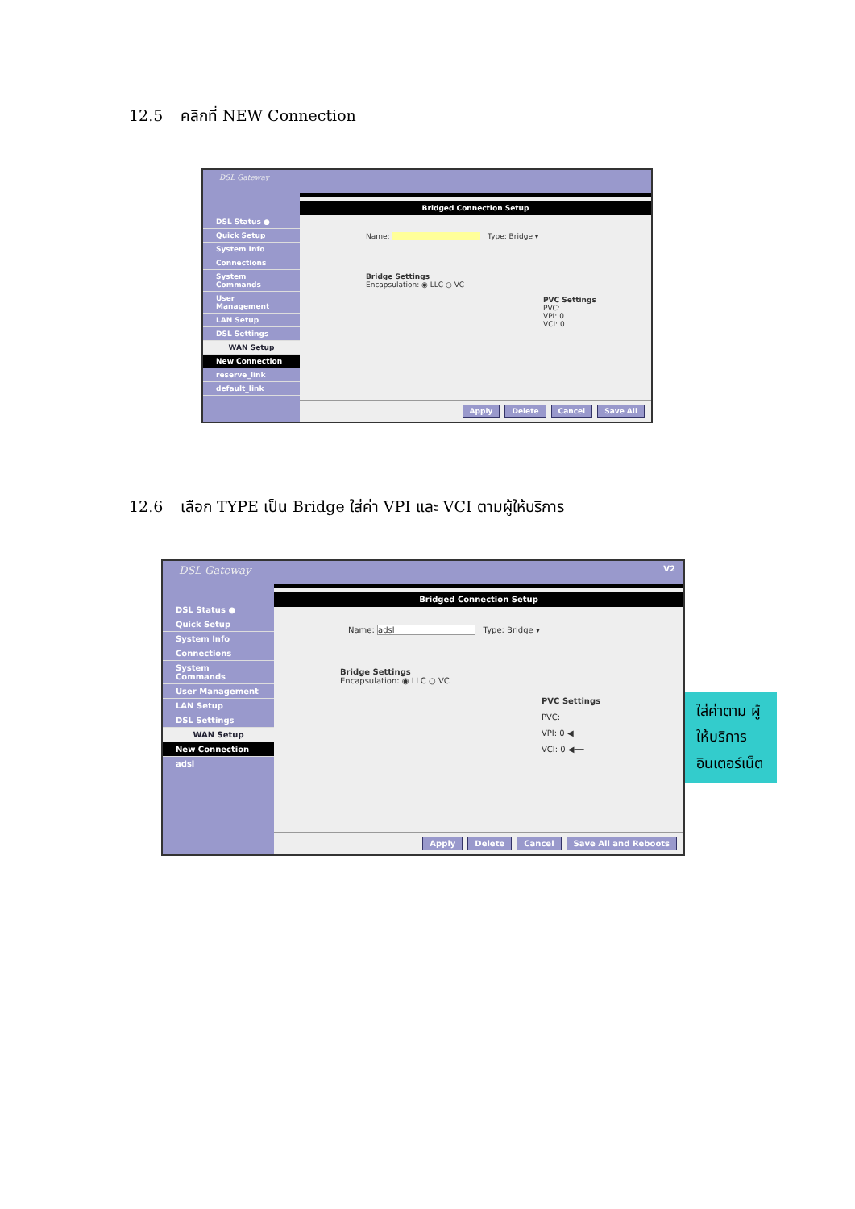12.5 คลิกที่ NEW Connection
DSL Gateway
DSL Status ●
Quick Setup
System Info
Connections
System Commands
User Management
LAN Setup
DSL Settings
WAN Setup
New Connection
reserve_link
default_link
Bridged Connection Setup
Name: Type: Bridge ▾
Bridge Settings
Encapsulation: ◉ LLC ○ VC
PVC Settings
PVC:
VPI: 0
VCI: 0
Apply Delete Cancel Save All
12.6 เลือก TYPE เป็น Bridge ใส่ค่า VPI และ VCI ตามผู้ให้บริการ
DSL Gateway
DSL Status ●
Quick Setup
System Info
Connections
System Commands
User Management
LAN Setup
DSL Settings
WAN Setup
New Connection
adsl
V2
Bridged Connection Setup
Name: adsl Type: Bridge ▾
Bridge Settings
Encapsulation: ◉ LLC ○ VC
PVC Settings
PVC:
VPI: 0 ◀──
VCI: 0 ◀──
Apply Delete Cancel Save All and Reboots
ใส่ค่าตาม ผู้ให้บริการ อินเตอร์เน็ต